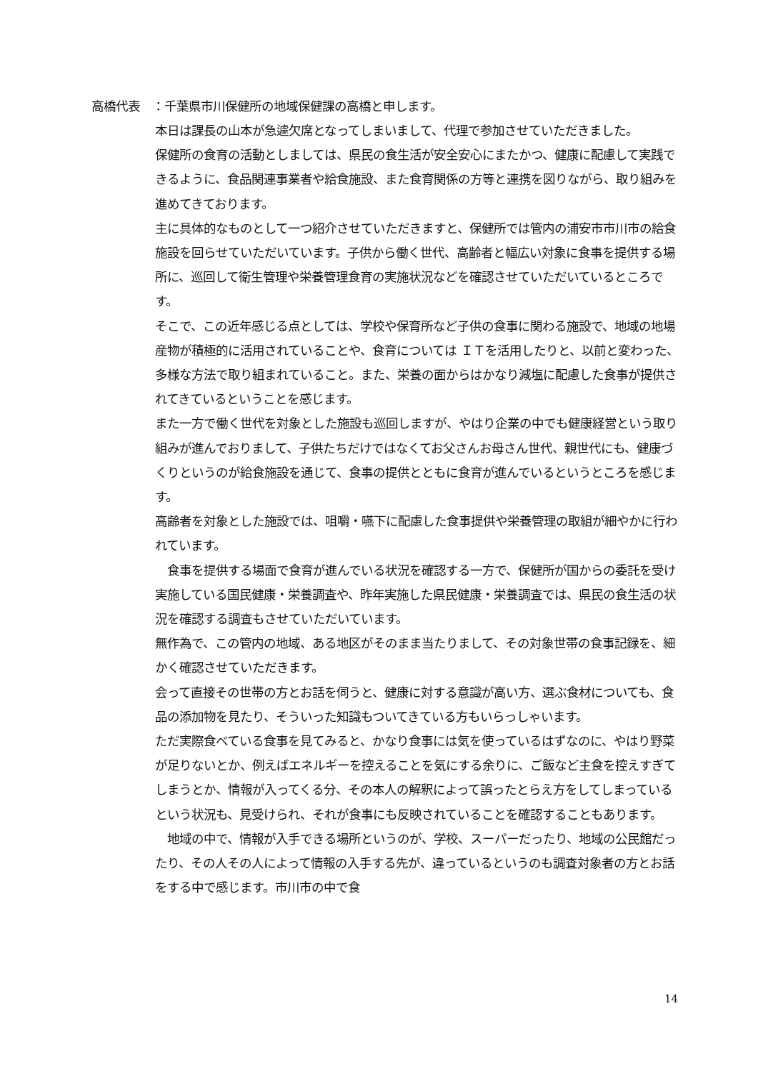高橋代表　：千葉県市川保健所の地域保健課の高橋と申します。
本日は課長の山本が急遽欠席となってしまいまして、代理で参加させていただきました。
保健所の食育の活動としましては、県民の食生活が安全安心にまたかつ、健康に配慮して実践できるように、食品関連事業者や給食施設、また食育関係の方等と連携を図りながら、取り組みを進めてきております。
主に具体的なものとして一つ紹介させていただきますと、保健所では管内の浦安市市川市の給食施設を回らせていただいています。子供から働く世代、高齢者と幅広い対象に食事を提供する場所に、巡回して衛生管理や栄養管理食育の実施状況などを確認させていただいているところです。
そこで、この近年感じる点としては、学校や保育所など子供の食事に関わる施設で、地域の地場産物が積極的に活用されていることや、食育については ＩＴを活用したりと、以前と変わった、多様な方法で取り組まれていること。また、栄養の面からはかなり減塩に配慮した食事が提供されてきているということを感じます。
また一方で働く世代を対象とした施設も巡回しますが、やはり企業の中でも健康経営という取り組みが進んでおりまして、子供たちだけではなくてお父さんお母さん世代、親世代にも、健康づくりというのが給食施設を通じて、食事の提供とともに食育が進んでいるというところを感じます。
高齢者を対象とした施設では、咀嚼・嚥下に配慮した食事提供や栄養管理の取組が細やかに行われています。
　食事を提供する場面で食育が進んでいる状況を確認する一方で、保健所が国からの委託を受け実施している国民健康・栄養調査や、昨年実施した県民健康・栄養調査では、県民の食生活の状況を確認する調査もさせていただいています。
無作為で、この管内の地域、ある地区がそのまま当たりまして、その対象世帯の食事記録を、細かく確認させていただきます。
会って直接その世帯の方とお話を伺うと、健康に対する意識が高い方、選ぶ食材についても、食品の添加物を見たり、そういった知識もついてきている方もいらっしゃいます。
ただ実際食べている食事を見てみると、かなり食事には気を使っているはずなのに、やはり野菜が足りないとか、例えばエネルギーを控えることを気にする余りに、ご飯など主食を控えすぎてしまうとか、情報が入ってくる分、その本人の解釈によって誤ったとらえ方をしてしまっているという状況も、見受けられ、それが食事にも反映されていることを確認することもあります。
　地域の中で、情報が入手できる場所というのが、学校、スーパーだったり、地域の公民館だったり、その人その人によって情報の入手する先が、違っているというのも調査対象者の方とお話をする中で感じます。市川市の中で食
14